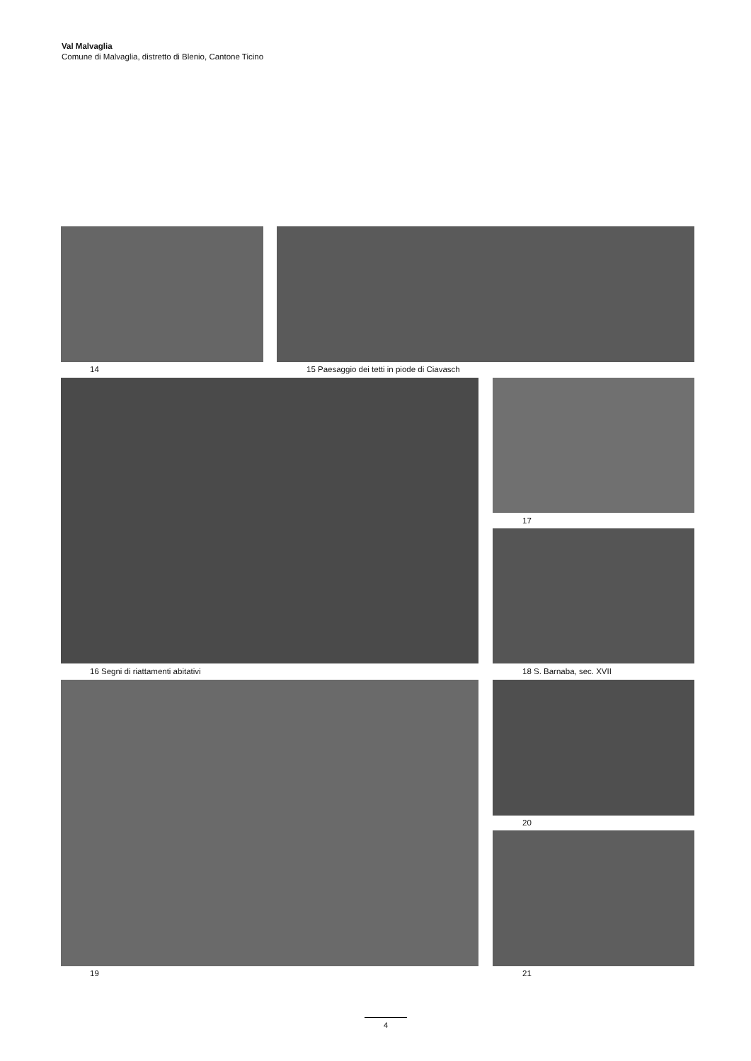Val Malvaglia
Comune di Malvaglia, distretto di Blenio, Cantone Ticino
14
15 Paesaggio dei tetti in piode di Ciavasch
16 Segni di riattamenti abitativi
17
18 S. Barnaba, sec. XVII
19
20
21
4